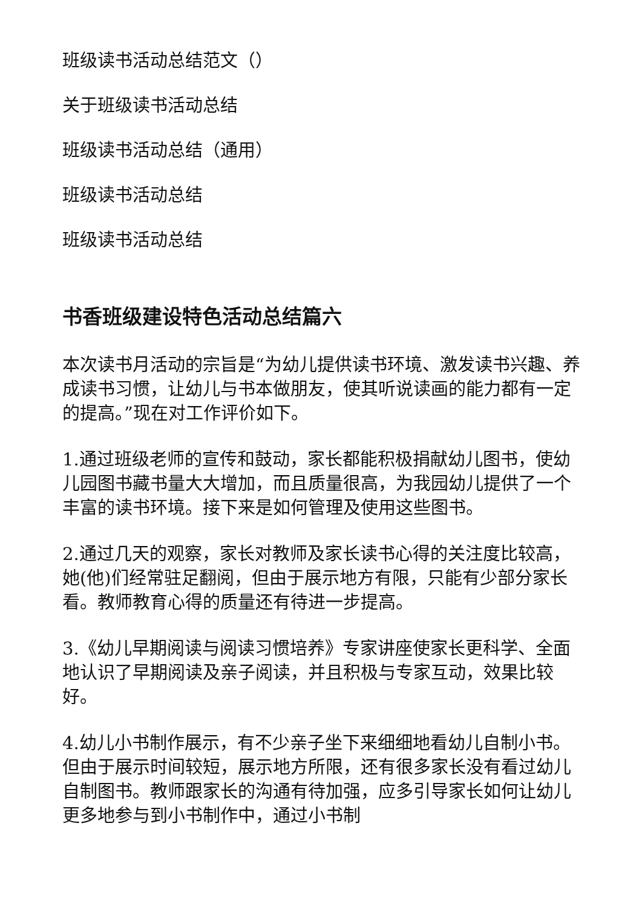班级读书活动总结范文（）
关于班级读书活动总结
班级读书活动总结（通用）
班级读书活动总结
班级读书活动总结
书香班级建设特色活动总结篇六
本次读书月活动的宗旨是“为幼儿提供读书环境、激发读书兴趣、养成读书习惯，让幼儿与书本做朋友，使其听说读画的能力都有一定的提高。”现在对工作评价如下。
1.通过班级老师的宣传和鼓动，家长都能积极捐献幼儿图书，使幼儿园图书藏书量大大增加，而且质量很高，为我园幼儿提供了一个丰富的读书环境。接下来是如何管理及使用这些图书。
2.通过几天的观察，家长对教师及家长读书心得的关注度比较高，她(他)们经常驻足翻阅，但由于展示地方有限，只能有少部分家长看。教师教育心得的质量还有待进一步提高。
3.《幼儿早期阅读与阅读习惯培养》专家讲座使家长更科学、全面地认识了早期阅读及亲子阅读，并且积极与专家互动，效果比较好。
4.幼儿小书制作展示，有不少亲子坐下来细细地看幼儿自制小书。但由于展示时间较短，展示地方所限，还有很多家长没有看过幼儿自制图书。教师跟家长的沟通有待加强，应多引导家长如何让幼儿更多地参与到小书制作中，通过小书制